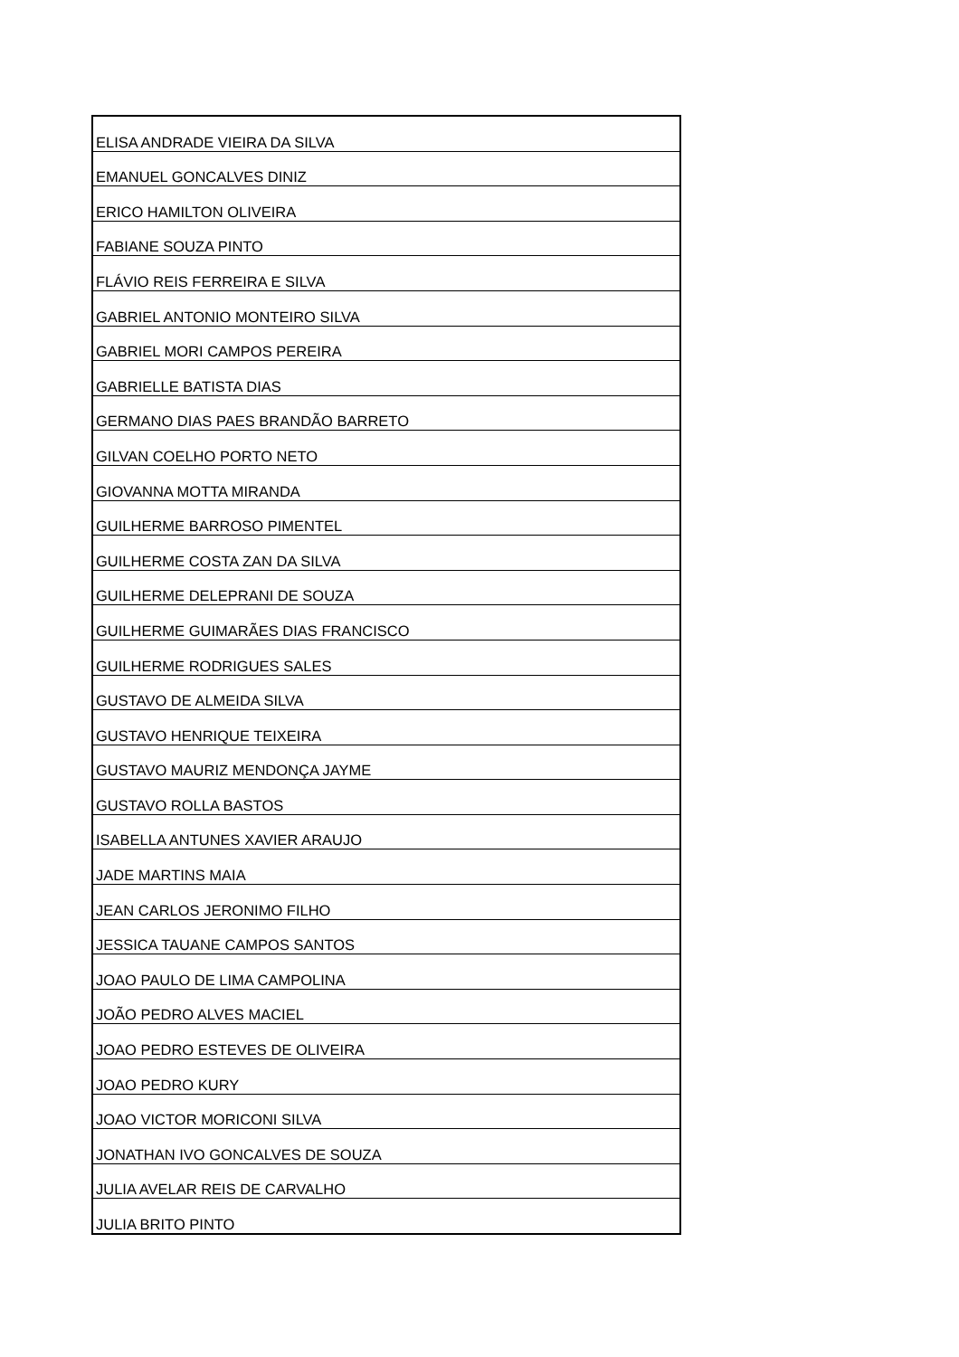| ELISA ANDRADE VIEIRA DA SILVA |
| EMANUEL GONCALVES DINIZ |
| ERICO HAMILTON OLIVEIRA |
| FABIANE SOUZA PINTO |
| FLÁVIO REIS FERREIRA E SILVA |
| GABRIEL ANTONIO MONTEIRO SILVA |
| GABRIEL MORI CAMPOS PEREIRA |
| GABRIELLE BATISTA DIAS |
| GERMANO DIAS PAES BRANDÃO BARRETO |
| GILVAN COELHO PORTO NETO |
| GIOVANNA MOTTA MIRANDA |
| GUILHERME BARROSO PIMENTEL |
| GUILHERME COSTA ZAN DA SILVA |
| GUILHERME DELEPRANI DE SOUZA |
| GUILHERME GUIMARÃES DIAS FRANCISCO |
| GUILHERME RODRIGUES SALES |
| GUSTAVO DE ALMEIDA SILVA |
| GUSTAVO HENRIQUE TEIXEIRA |
| GUSTAVO MAURIZ MENDONÇA JAYME |
| GUSTAVO ROLLA BASTOS |
| ISABELLA ANTUNES XAVIER ARAUJO |
| JADE MARTINS MAIA |
| JEAN CARLOS JERONIMO FILHO |
| JESSICA TAUANE CAMPOS SANTOS |
| JOAO PAULO DE LIMA CAMPOLINA |
| JOÃO PEDRO ALVES MACIEL |
| JOAO PEDRO ESTEVES DE OLIVEIRA |
| JOAO PEDRO KURY |
| JOAO VICTOR MORICONI SILVA |
| JONATHAN IVO GONCALVES DE SOUZA |
| JULIA AVELAR REIS DE CARVALHO |
| JULIA BRITO PINTO |